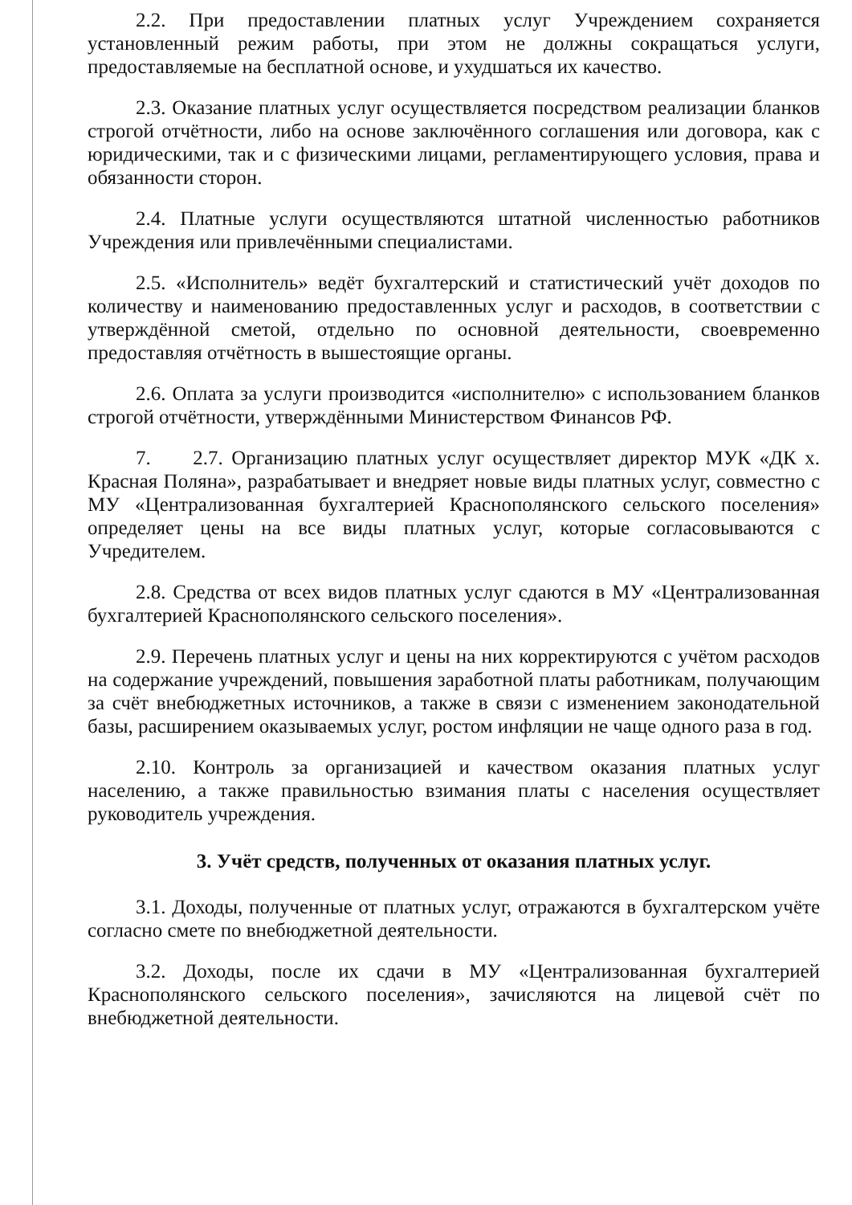2.2. При предоставлении платных услуг Учреждением сохраняется установленный режим работы, при этом не должны сокращаться услуги, предоставляемые на бесплатной основе, и ухудшаться их качество.
2.3. Оказание платных услуг осуществляется посредством реализации бланков строгой отчётности, либо на основе заключённого соглашения или договора, как с юридическими, так и с физическими лицами, регламентирующего условия, права и обязанности сторон.
2.4. Платные услуги осуществляются штатной численностью работников Учреждения или привлечёнными специалистами.
2.5. «Исполнитель» ведёт бухгалтерский и статистический учёт доходов по количеству и наименованию предоставленных услуг и расходов, в соответствии с утверждённой сметой, отдельно по основной деятельности, своевременно предоставляя отчётность в вышестоящие органы.
2.6. Оплата за услуги производится «исполнителю» с использованием бланков строгой отчётности, утверждёнными Министерством Финансов РФ.
7. 2.7. Организацию платных услуг осуществляет директор МУК «ДК х. Красная Поляна», разрабатывает и внедряет новые виды платных услуг, совместно с МУ «Централизованная бухгалтерией Краснополянского сельского поселения» определяет цены на все виды платных услуг, которые согласовываются с Учредителем.
2.8. Средства от всех видов платных услуг сдаются в МУ «Централизованная бухгалтерией Краснополянского сельского поселения».
2.9. Перечень платных услуг и цены на них корректируются с учётом расходов на содержание учреждений, повышения заработной платы работникам, получающим за счёт внебюджетных источников, а также в связи с изменением законодательной базы, расширением оказываемых услуг, ростом инфляции не чаще одного раза в год.
2.10. Контроль за организацией и качеством оказания платных услуг населению, а также правильностью взимания платы с населения осуществляет руководитель учреждения.
3. Учёт средств, полученных от оказания платных услуг.
3.1. Доходы, полученные от платных услуг, отражаются в бухгалтерском учёте согласно смете по внебюджетной деятельности.
3.2. Доходы, после их сдачи в МУ «Централизованная бухгалтерией Краснополянского сельского поселения», зачисляются на лицевой счёт по внебюджетной деятельности.